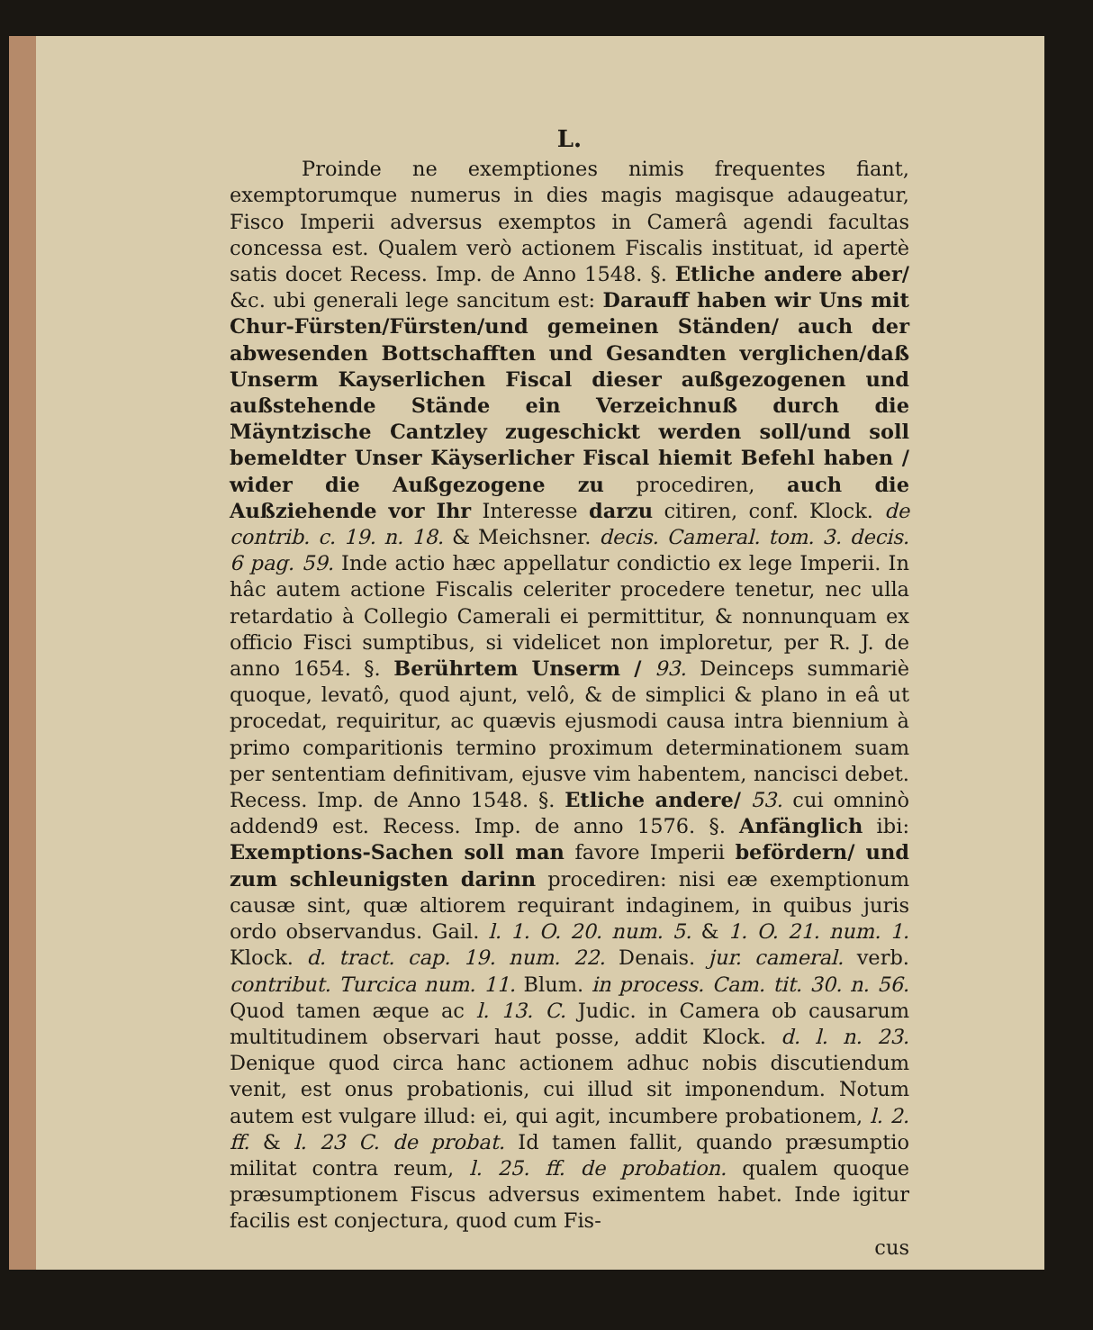L.
Proinde ne exemptiones nimis frequentes fiant, exemptorumque numerus in dies magis magisque adaugeatur, Fisco Imperii adversus exemptos in Camerâ agendi facultas concessa est. Qualem verò actionem Fiscalis instituat, id apertè satis docet Recess. Imp. de Anno 1548. §. Etliche andere aber/ &c. ubi generali lege sancitum est: Darauff haben wir Uns mit Chur-Fürsten/Fürsten/und gemeinen Ständen/ auch der abwesenden Bottschafften und Gesandten verglichen/daß Unserm Kayserlichen Fiscal dieser außgezogenen und außstehende Stände ein Verzeichnuß durch die Mäyntzische Cantzley zugeschickt werden soll/und soll bemeldter Unser Käyserlicher Fiscal hiemit Befehl haben / wider die Außgezogene zu procediren, auch die Außziehende vor Ihr Interesse darzu citiren, conf. Klock. de contrib. c. 19. n. 18. & Meichsner. decis. Cameral. tom. 3. decis. 6 pag. 59. Inde actio hæc appellatur condictio ex lege Imperii. In hâc autem actione Fiscalis celeriter procedere tenetur, nec ulla retardatio à Collegio Camerali ei permittitur, & nonnunquam ex officio Fisci sumptibus, si videlicet non imploretur, per R. J. de anno 1654. §. Berührtem Unserm / 93. Deinceps summariè quoque, levatô, quod ajunt, velô, & de simplici & plano in eâ ut procedat, requiritur, ac quævis ejusmodi causa intra biennium à primo comparitionis termino proximum determinationem suam per sententiam definitivam, ejusve vim habentem, nancisci debet. Recess. Imp. de Anno 1548. §. Etliche andere/ 53. cui omninò addend9 est. Recess. Imp. de anno 1576. §. Anfänglich ibi: Exemptions-Sachen soll man favore Imperii befördern/ und zum schleunigsten darinn procediren: nisi eæ exemptionum causæ sint, quæ altiorem requirant indaginem, in quibus juris ordo observandus. Gail. l. 1. O. 20. num. 5. & 1. O. 21. num. 1. Klock. d. tract. cap. 19. num. 22. Denais. jur. cameral. verb. contribut. Turcica num. 11. Blum. in process. Cam. tit. 30. n. 56. Quod tamen æque ac l. 13. C. Judic. in Camera ob causarum multitudinem observari haut posse, addit Klock. d. l. n. 23. Denique quod circa hanc actionem adhuc nobis discutiendum venit, est onus probationis, cui illud sit imponendum. Notum autem est vulgare illud: ei, qui agit, incumbere probationem, l. 2. ff. & l. 23 C. de probat. Id tamen fallit, quando præsumptio militat contra reum, l. 25. ff. de probation. qualem quoque præsumptionem Fiscus adversus eximentem habet. Inde igitur facilis est conjectura, quod cum Fis-
cus